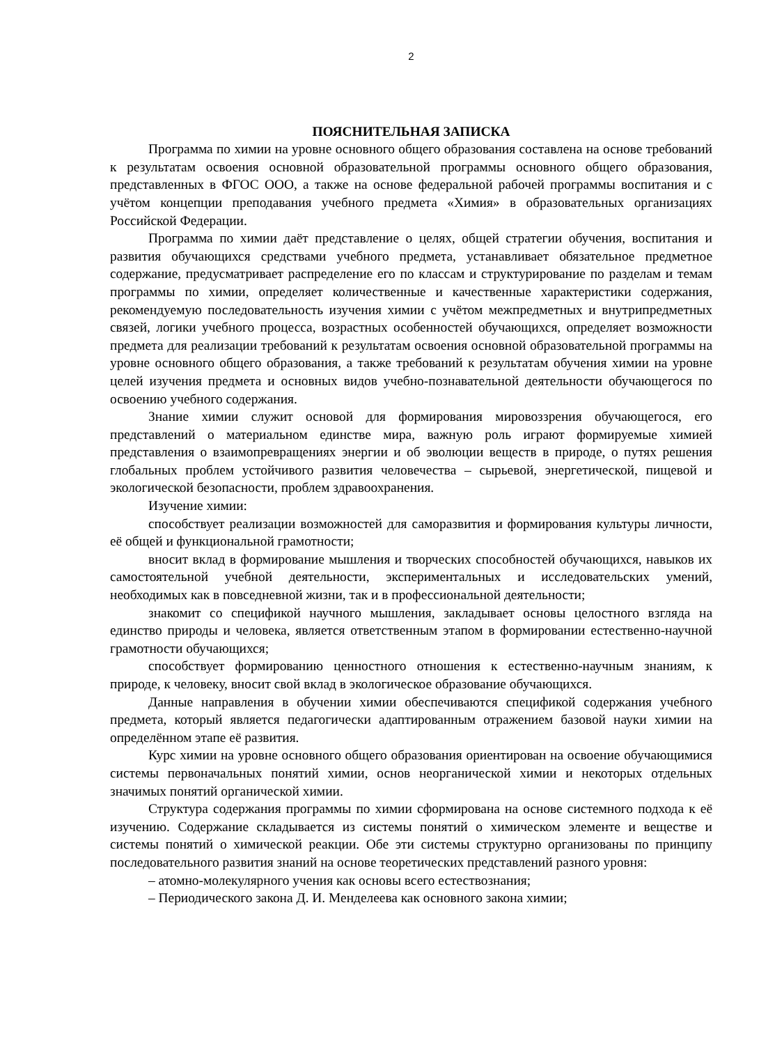2
ПОЯСНИТЕЛЬНАЯ ЗАПИСКА
Программа по химии на уровне основного общего образования составлена на основе требований к результатам освоения основной образовательной программы основного общего образования, представленных в ФГОС ООО, а также на основе федеральной рабочей программы воспитания и с учётом концепции преподавания учебного предмета «Химия» в образовательных организациях Российской Федерации.
Программа по химии даёт представление о целях, общей стратегии обучения, воспитания и развития обучающихся средствами учебного предмета, устанавливает обязательное предметное содержание, предусматривает распределение его по классам и структурирование по разделам и темам программы по химии, определяет количественные и качественные характеристики содержания, рекомендуемую последовательность изучения химии с учётом межпредметных и внутрипредметных связей, логики учебного процесса, возрастных особенностей обучающихся, определяет возможности предмета для реализации требований к результатам освоения основной образовательной программы на уровне основного общего образования, а также требований к результатам обучения химии на уровне целей изучения предмета и основных видов учебно-познавательной деятельности обучающегося по освоению учебного содержания.
Знание химии служит основой для формирования мировоззрения обучающегося, его представлений о материальном единстве мира, важную роль играют формируемые химией представления о взаимопревращениях энергии и об эволюции веществ в природе, о путях решения глобальных проблем устойчивого развития человечества – сырьевой, энергетической, пищевой и экологической безопасности, проблем здравоохранения.
Изучение химии:
способствует реализации возможностей для саморазвития и формирования культуры личности, её общей и функциональной грамотности;
вносит вклад в формирование мышления и творческих способностей обучающихся, навыков их самостоятельной учебной деятельности, экспериментальных и исследовательских умений, необходимых как в повседневной жизни, так и в профессиональной деятельности;
знакомит со спецификой научного мышления, закладывает основы целостного взгляда на единство природы и человека, является ответственным этапом в формировании естественно-научной грамотности обучающихся;
способствует формированию ценностного отношения к естественно-научным знаниям, к природе, к человеку, вносит свой вклад в экологическое образование обучающихся.
Данные направления в обучении химии обеспечиваются спецификой содержания учебного предмета, который является педагогически адаптированным отражением базовой науки химии на определённом этапе её развития.
Курс химии на уровне основного общего образования ориентирован на освоение обучающимися системы первоначальных понятий химии, основ неорганической химии и некоторых отдельных значимых понятий органической химии.
Структура содержания программы по химии сформирована на основе системного подхода к её изучению. Содержание складывается из системы понятий о химическом элементе и веществе и системы понятий о химической реакции. Обе эти системы структурно организованы по принципу последовательного развития знаний на основе теоретических представлений разного уровня:
– атомно-молекулярного учения как основы всего естествознания;
– Периодического закона Д. И. Менделеева как основного закона химии;